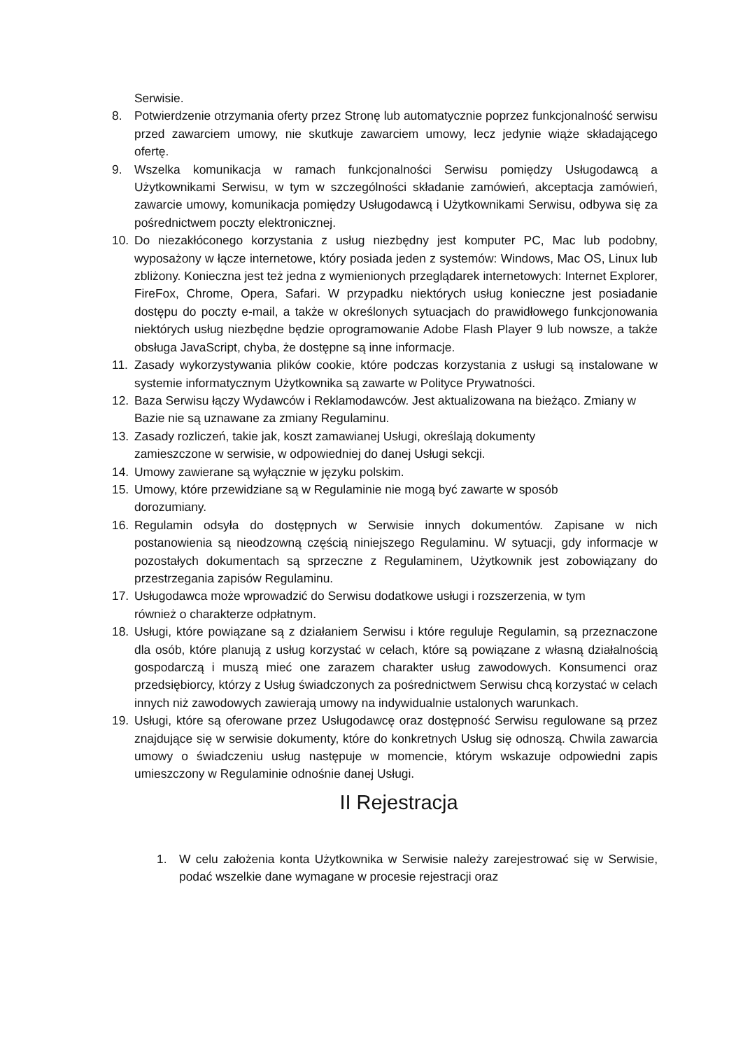Serwisie.
8. Potwierdzenie otrzymania oferty przez Stronę lub automatycznie poprzez funkcjonalność serwisu przed zawarciem umowy, nie skutkuje zawarciem umowy, lecz jedynie wiąże składającego ofertę.
9. Wszelka komunikacja w ramach funkcjonalności Serwisu pomiędzy Usługodawcą a Użytkownikami Serwisu, w tym w szczególności składanie zamówień, akceptacja zamówień, zawarcie umowy, komunikacja pomiędzy Usługodawcą i Użytkownikami Serwisu, odbywa się za pośrednictwem poczty elektronicznej.
10. Do niezakłóconego korzystania z usług niezbędny jest komputer PC, Mac lub podobny, wyposażony w łącze internetowe, który posiada jeden z systemów: Windows, Mac OS, Linux lub zbliżony. Konieczna jest też jedna z wymienionych przeglądarek internetowych: Internet Explorer, FireFox, Chrome, Opera, Safari. W przypadku niektórych usług konieczne jest posiadanie dostępu do poczty e-mail, a także w określonych sytuacjach do prawidłowego funkcjonowania niektórych usług niezbędne będzie oprogramowanie Adobe Flash Player 9 lub nowsze, a także obsługa JavaScript, chyba, że dostępne są inne informacje.
11. Zasady wykorzystywania plików cookie, które podczas korzystania z usługi są instalowane w systemie informatycznym Użytkownika są zawarte w Polityce Prywatności.
12. Baza Serwisu łączy Wydawców i Reklamodawców. Jest aktualizowana na bieżąco. Zmiany w Bazie nie są uznawane za zmiany Regulaminu.
13. Zasady rozliczeń, takie jak, koszt zamawianej Usługi, określają dokumenty
zamieszczone w serwisie, w odpowiedniej do danej Usługi sekcji.
14. Umowy zawierane są wyłącznie w języku polskim.
15. Umowy, które przewidziane są w Regulaminie nie mogą być zawarte w sposób
dorozumiany.
16. Regulamin odsyła do dostępnych w Serwisie innych dokumentów. Zapisane w nich postanowienia są nieodzowną częścią niniejszego Regulaminu. W sytuacji, gdy informacje w pozostałych dokumentach są sprzeczne z Regulaminem, Użytkownik jest zobowiązany do przestrzegania zapisów Regulaminu.
17. Usługodawca może wprowadzić do Serwisu dodatkowe usługi i rozszerzenia, w tym
również o charakterze odpłatnym.
18. Usługi, które powiązane są z działaniem Serwisu i które reguluje Regulamin, są przeznaczone dla osób, które planują z usług korzystać w celach, które są powiązane z własną działalnością gospodarczą i muszą mieć one zarazem charakter usług zawodowych. Konsumenci oraz przedsiębiorcy, którzy z Usług świadczonych za pośrednictwem Serwisu chcą korzystać w celach innych niż zawodowych zawierają umowy na indywidualnie ustalonych warunkach.
19. Usługi, które są oferowane przez Usługodawcę oraz dostępność Serwisu regulowane są przez znajdujące się w serwisie dokumenty, które do konkretnych Usług się odnoszą. Chwila zawarcia umowy o świadczeniu usług następuje w momencie, którym wskazuje odpowiedni zapis umieszczony w Regulaminie odnośnie danej Usługi.
II Rejestracja
1. W celu założenia konta Użytkownika w Serwisie należy zarejestrować się w Serwisie, podać wszelkie dane wymagane w procesie rejestracji oraz